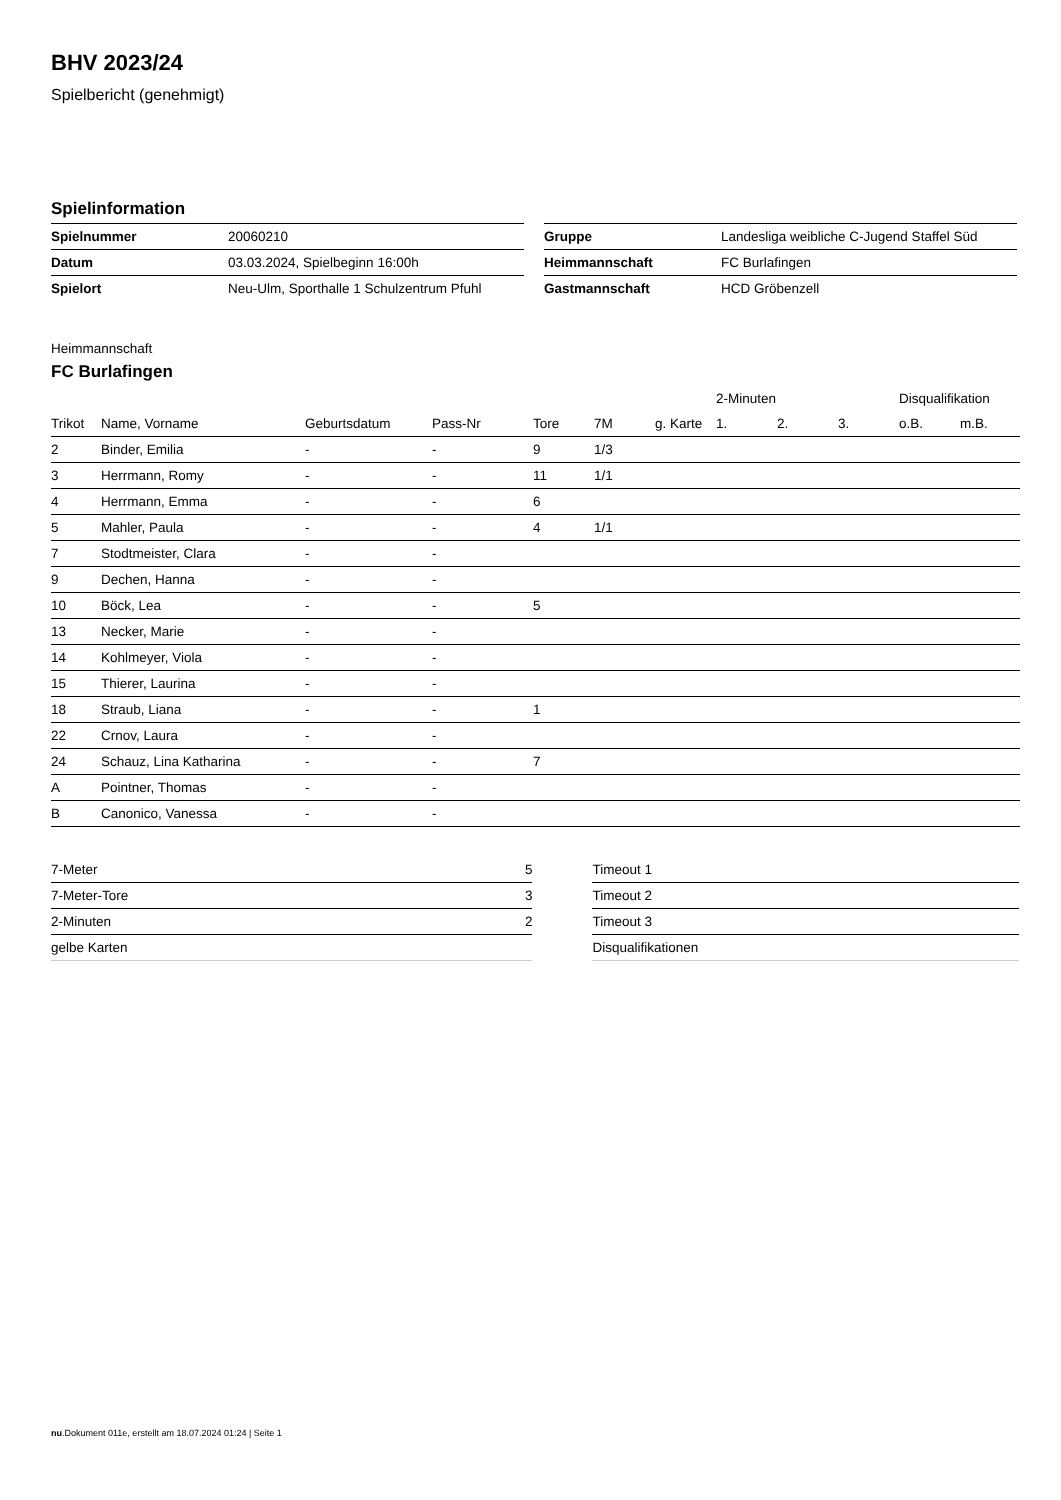BHV 2023/24
Spielbericht (genehmigt)
Spielinformation
| Spielnummer | 20060210 |
| Datum | 03.03.2024, Spielbeginn 16:00h |
| Spielort | Neu-Ulm, Sporthalle 1 Schulzentrum Pfuhl |
| Gruppe | Landesliga weibliche C-Jugend Staffel Süd |
| Heimmannschaft | FC Burlafingen |
| Gastmannschaft | HCD Gröbenzell |
Heimmannschaft
FC Burlafingen
| | | | | | | | 2-Minuten | | | Disqualifikation | |
| --- | --- | --- | --- | --- | --- | --- | --- | --- | --- | --- | --- |
| Trikot | Name, Vorname | Geburtsdatum | Pass-Nr | Tore | 7M | g. Karte | 1. | 2. | 3. | o.B. | m.B. |
| 2 | Binder, Emilia | - | - | 9 | 1/3 | | | | | | |
| 3 | Herrmann, Romy | - | - | 11 | 1/1 | | | | | | |
| 4 | Herrmann, Emma | - | - | 6 | | | | | | | |
| 5 | Mahler, Paula | - | - | 4 | 1/1 | | | | | | |
| 7 | Stodtmeister, Clara | - | - | | | | | | | | |
| 9 | Dechen, Hanna | - | - | | | | | | | | |
| 10 | Böck, Lea | - | - | 5 | | | | | | | |
| 13 | Necker, Marie | - | - | | | | | | | | |
| 14 | Kohlmeyer, Viola | - | - | | | | | | | | |
| 15 | Thierer, Laurina | - | - | | | | | | | | |
| 18 | Straub, Liana | - | - | 1 | | | | | | | |
| 22 | Crnov, Laura | - | - | | | | | | | | |
| 24 | Schauz, Lina Katharina | - | - | 7 | | | | | | | |
| A | Pointner, Thomas | - | - | | | | | | | | |
| B | Canonico, Vanessa | - | - | | | | | | | | |
| 7-Meter | 5 |
| 7-Meter-Tore | 3 |
| 2-Minuten | 2 |
| gelbe Karten | |
| Timeout 1 |
| Timeout 2 |
| Timeout 3 |
| Disqualifikationen |
nu.Dokument 011e, erstellt am 18.07.2024 01:24 | Seite 1